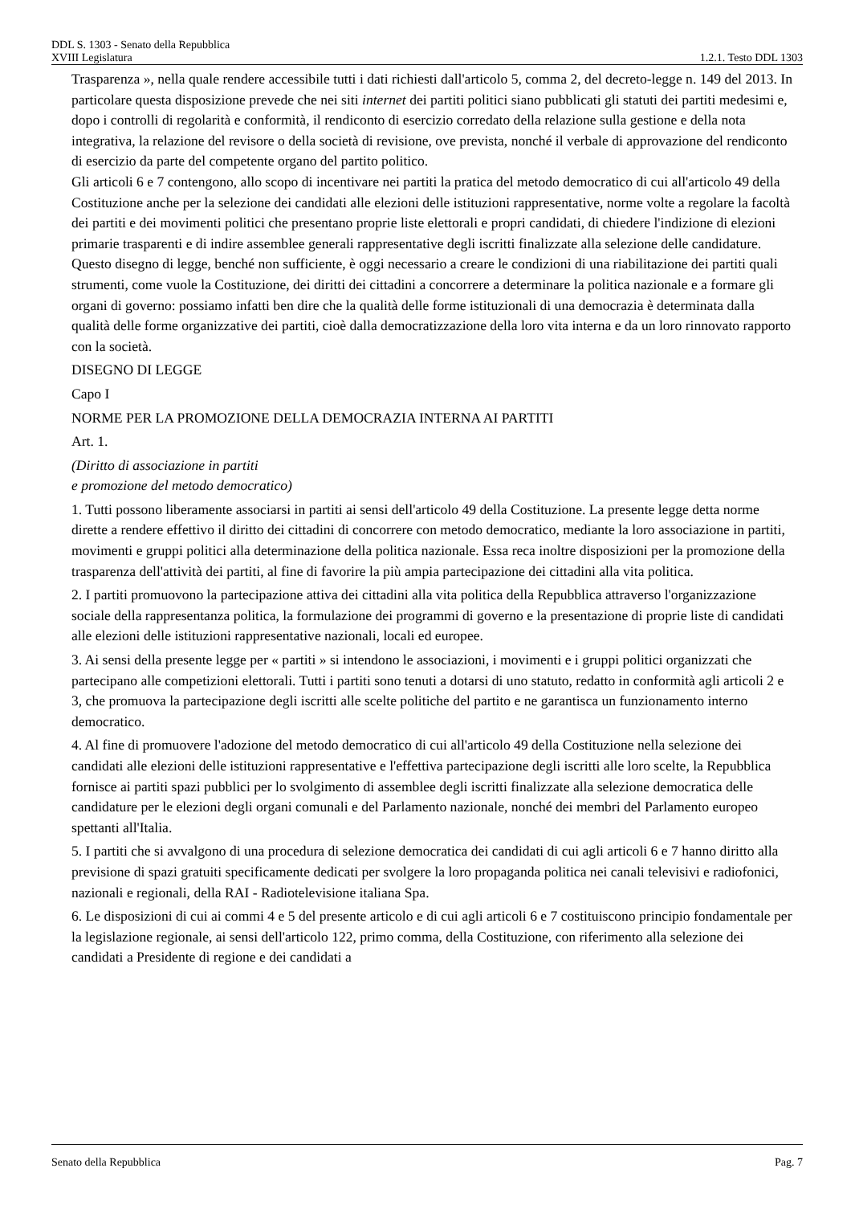DDL S. 1303 - Senato della Repubblica
XVIII Legislatura 1.2.1. Testo DDL 1303
Trasparenza », nella quale rendere accessibile tutti i dati richiesti dall'articolo 5, comma 2, del decreto-legge n. 149 del 2013. In particolare questa disposizione prevede che nei siti internet dei partiti politici siano pubblicati gli statuti dei partiti medesimi e, dopo i controlli di regolarità e conformità, il rendiconto di esercizio corredato della relazione sulla gestione e della nota integrativa, la relazione del revisore o della società di revisione, ove prevista, nonché il verbale di approvazione del rendiconto di esercizio da parte del competente organo del partito politico.
Gli articoli 6 e 7 contengono, allo scopo di incentivare nei partiti la pratica del metodo democratico di cui all'articolo 49 della Costituzione anche per la selezione dei candidati alle elezioni delle istituzioni rappresentative, norme volte a regolare la facoltà dei partiti e dei movimenti politici che presentano proprie liste elettorali e propri candidati, di chiedere l'indizione di elezioni primarie trasparenti e di indire assemblee generali rappresentative degli iscritti finalizzate alla selezione delle candidature.
Questo disegno di legge, benché non sufficiente, è oggi necessario a creare le condizioni di una riabilitazione dei partiti quali strumenti, come vuole la Costituzione, dei diritti dei cittadini a concorrere a determinare la politica nazionale e a formare gli organi di governo: possiamo infatti ben dire che la qualità delle forme istituzionali di una democrazia è determinata dalla qualità delle forme organizzative dei partiti, cioè dalla democratizzazione della loro vita interna e da un loro rinnovato rapporto con la società.
DISEGNO DI LEGGE
Capo I
NORME PER LA PROMOZIONE DELLA DEMOCRAZIA INTERNA AI PARTITI
Art. 1.
(Diritto di associazione in partiti
e promozione del metodo democratico)
1. Tutti possono liberamente associarsi in partiti ai sensi dell'articolo 49 della Costituzione. La presente legge detta norme dirette a rendere effettivo il diritto dei cittadini di concorrere con metodo democratico, mediante la loro associazione in partiti, movimenti e gruppi politici alla determinazione della politica nazionale. Essa reca inoltre disposizioni per la promozione della trasparenza dell'attività dei partiti, al fine di favorire la più ampia partecipazione dei cittadini alla vita politica.
2. I partiti promuovono la partecipazione attiva dei cittadini alla vita politica della Repubblica attraverso l'organizzazione sociale della rappresentanza politica, la formulazione dei programmi di governo e la presentazione di proprie liste di candidati alle elezioni delle istituzioni rappresentative nazionali, locali ed europee.
3. Ai sensi della presente legge per « partiti » si intendono le associazioni, i movimenti e i gruppi politici organizzati che partecipano alle competizioni elettorali. Tutti i partiti sono tenuti a dotarsi di uno statuto, redatto in conformità agli articoli 2 e 3, che promuova la partecipazione degli iscritti alle scelte politiche del partito e ne garantisca un funzionamento interno democratico.
4. Al fine di promuovere l'adozione del metodo democratico di cui all'articolo 49 della Costituzione nella selezione dei candidati alle elezioni delle istituzioni rappresentative e l'effettiva partecipazione degli iscritti alle loro scelte, la Repubblica fornisce ai partiti spazi pubblici per lo svolgimento di assemblee degli iscritti finalizzate alla selezione democratica delle candidature per le elezioni degli organi comunali e del Parlamento nazionale, nonché dei membri del Parlamento europeo spettanti all'Italia.
5. I partiti che si avvalgono di una procedura di selezione democratica dei candidati di cui agli articoli 6 e 7 hanno diritto alla previsione di spazi gratuiti specificamente dedicati per svolgere la loro propaganda politica nei canali televisivi e radiofonici, nazionali e regionali, della RAI - Radiotelevisione italiana Spa.
6. Le disposizioni di cui ai commi 4 e 5 del presente articolo e di cui agli articoli 6 e 7 costituiscono principio fondamentale per la legislazione regionale, ai sensi dell'articolo 122, primo comma, della Costituzione, con riferimento alla selezione dei candidati a Presidente di regione e dei candidati a
Senato della Repubblica Pag. 7